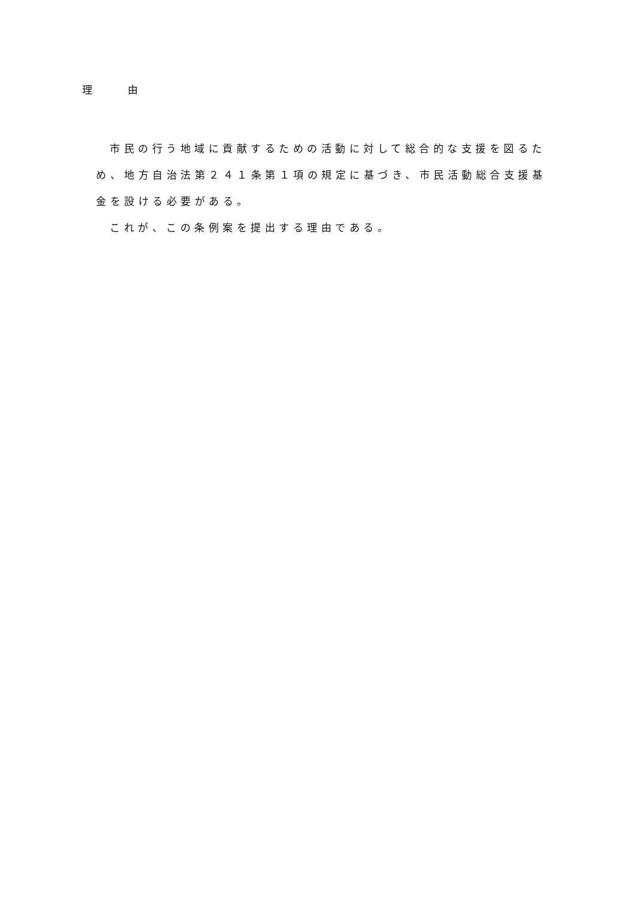理　　　由
市民の行う地域に貢献するための活動に対して総合的な支援を図るため、地方自治法第２４１条第１項の規定に基づき、市民活動総合支援基金を設ける必要がある。
これが、この条例案を提出する理由である。